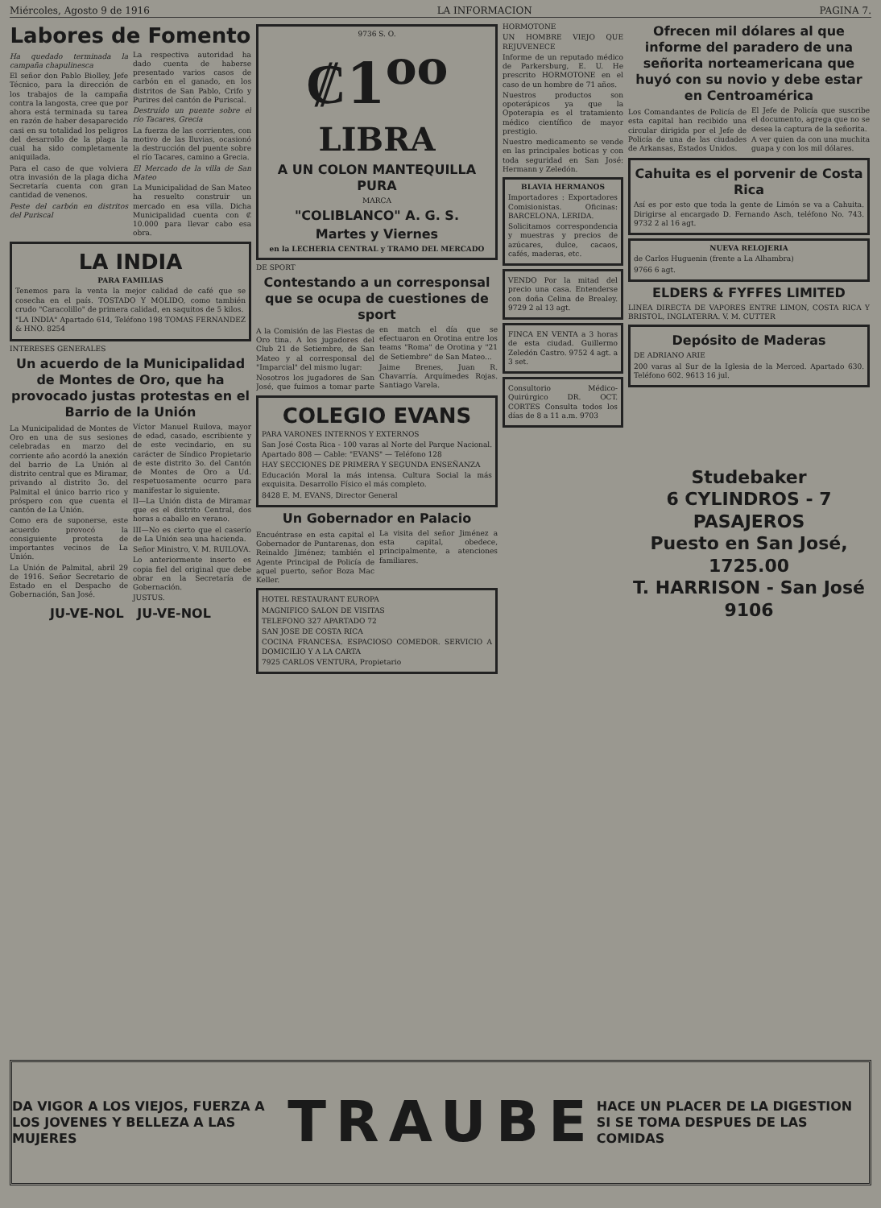Miércoles, Agosto 9 de 1916 LA INFORMACION PAGINA 7.
Labores de Fomento
Ha quedado terminada la campaña chapulinesca
El señor don Pablo Biolley, Jefe Técnico, para la dirección de los trabajos de la campaña contra la langosta, cree que por ahora está terminada su tarea en razón de haber desaparecido casi en su totalidad los peligros del desarrollo de la plaga la cual ha sido completamente aniquilada.
Para el caso de que volviera otra invasión de la plaga dicha Secretaría cuenta con gran cantidad de venenos.
Peste del carbón en distritos del Puriscal
La respectiva autoridad ha dado cuenta de haberse presentado varios casos de carbón en el ganado, en los distritos de San Pablo, Crifo y Purires del cantón de Puriscal.
Destruido un puente sobre el río Tacares, Grecia
La fuerza de las corrientes, con motivo de las lluvias, ocasionó la destrucción del puente sobre el río Tacares, camino a Grecia.
El Mercado de la villa de San Mateo
La Municipalidad de San Mateo ha resuelto construir un mercado en esa villa. Dicha Municipalidad cuenta con ₡ 10.000 para llevar cabo esa obra.
LA INDIA
PARA FAMILIAS
Tenemos para la venta la mejor calidad de café que se cosecha en el país. TOSTADO Y MOLIDO, como también crudo "Caracolillo" de primera calidad, en saquitos de 5 kilos.
"LA INDIA" Apartado 614, Teléfono 198 TOMAS FERNANDEZ & HNO. 8254
INTERESES GENERALES
Un acuerdo de la Municipalidad de Montes de Oro, que ha provocado justas protestas en el Barrio de la Unión
La Municipalidad de Montes de Oro en una de sus sesiones celebradas en marzo del corriente año acordó la anexión del barrio de La Unión al distrito central que es Miramar, privando al distrito 3o. del Palmital el único barrio rico y próspero con que cuenta el cantón de La Unión.
Como era de suponerse, este acuerdo provocó la consiguiente protesta de importantes vecinos de La Unión.
La Unión de Palmital, abril 29 de 1916. Señor Secretario de Estado en el Despacho de Gobernación, San José.
Víctor Manuel Ruilova, mayor de edad, casado, escribiente y de este vecindario, en su carácter de Síndico Propietario de este distrito 3o. del Cantón de Montes de Oro a Ud. respetuosamente ocurro para manifestar lo siguiente.
II—La Unión dista de Miramar que es el distrito Central, dos horas a caballo en verano.
III—No es cierto que el caserío de La Unión sea una hacienda.
Señor Ministro, V. M. RUILOVA.
Lo anteriormente inserto es copia fiel del original que debe obrar en la Secretaría de Gobernación.
JUSTUS.
JU-VE-NOL JU-VE-NOL
9736 S. O.
₡1<sup>oo</sup>
LIBRA
A UN COLON MANTEQUILLA PURA
MARCA
"COLIBLANCO" A. G. S.
Martes y Viernes
en la LECHERIA CENTRAL y TRAMO DEL MERCADO
DE SPORT
Contestando a un corresponsal que se ocupa de cuestiones de sport
A la Comisión de las Fiestas de Oro tina. A los jugadores del Club 21 de Setiembre, de San Mateo y al corresponsal del "Imparcial" del mismo lugar:
Nosotros los jugadores de San José, que fuimos a tomar parte en match el día que se efectuaron en Orotina entre los teams "Roma" de Orotina y "21 de Setiembre" de San Mateo...
Jaime Brenes, Juan R. Chavarría. Arquímedes Rojas. Santiago Varela.
COLEGIO EVANS
PARA VARONES INTERNOS Y EXTERNOS
San José Costa Rica - 100 varas al Norte del Parque Nacional. Apartado 808 — Cable: "EVANS" — Teléfono 128
HAY SECCIONES DE PRIMERA Y SEGUNDA ENSEÑANZA
Educación Moral la más intensa. Cultura Social la más exquisita. Desarrollo Físico el más completo.
8428 E. M. EVANS, Director General
Un Gobernador en Palacio
Encuéntrase en esta capital el Gobernador de Puntarenas, don Reinaldo Jiménez; también el Agente Principal de Policía de aquel puerto, señor Boza Mac Keller.
La visita del señor Jiménez a esta capital, obedece, principalmente, a atenciones familiares.
HOTEL RESTAURANT EUROPA
MAGNIFICO SALON DE VISITAS
TELEFONO 327 APARTADO 72
SAN JOSE DE COSTA RICA
COCINA FRANCESA. ESPACIOSO COMEDOR. SERVICIO A DOMICILIO Y A LA CARTA
7925 CARLOS VENTURA, Propietario
HORMOTONE
UN HOMBRE VIEJO QUE REJUVENECE
Informe de un reputado médico de Parkersburg, E. U. He prescrito HORMOTONE en el caso de un hombre de 71 años.
Nuestros productos son opoterápicos ya que la Opoterapia es el tratamiento médico científico de mayor prestigio.
Nuestro medicamento se vende en las principales boticas y con toda seguridad en San José: Hermann y Zeledón.
BLAVIA HERMANOS
Importadores : Exportadores Comisionistas. Oficinas: BARCELONA. LERIDA.
Solicitamos correspondencia y muestras y precios de azúcares, dulce, cacaos, cafés, maderas, etc.
VENDO Por la mitad del precio una casa. Entenderse con doña Celina de Brealey. 9729 2 al 13 agt.
FINCA EN VENTA a 3 horas de esta ciudad. Guillermo Zeledón Castro. 9752 4 agt. a 3 set.
Consultorio Médico-Quirúrgico DR. OCT. CORTES Consulta todos los días de 8 a 11 a.m. 9703
Ofrecen mil dólares al que informe del paradero de una señorita norteamericana que huyó con su novio y debe estar en Centroamérica
Los Comandantes de Policía de esta capital han recibido una circular dirigida por el Jefe de Policía de una de las ciudades de Arkansas, Estados Unidos.
El Jefe de Policía que suscribe el documento, agrega que no se desea la captura de la señorita.
A ver quien da con una muchita guapa y con los mil dólares.
Cahuita es el porvenir de Costa Rica
Así es por esto que toda la gente de Limón se va a Cahuita. Dirigirse al encargado D. Fernando Asch, teléfono No. 743. 9732 2 al 16 agt.
NUEVA RELOJERIA
de Carlos Huguenin (frente a La Alhambra)
9766 6 agt.
ELDERS & FYFFES LIMITED
LINEA DIRECTA DE VAPORES ENTRE LIMON, COSTA RICA Y BRISTOL, INGLATERRA. V. M. CUTTER
Depósito de Maderas
DE ADRIANO ARIE
200 varas al Sur de la Iglesia de la Merced. Apartado 630. Teléfono 602. 9613 16 jul.
Studebaker
6 CYLINDROS - 7 PASAJEROS
Puesto en San José, 1725.00
T. HARRISON - San José
9106
DA VIGOR A LOS VIEJOS, FUERZA A LOS JOVENES Y BELLEZA A LAS MUJERES
TRAUBE
HACE UN PLACER DE LA DIGESTION SI SE TOMA DESPUES DE LAS COMIDAS